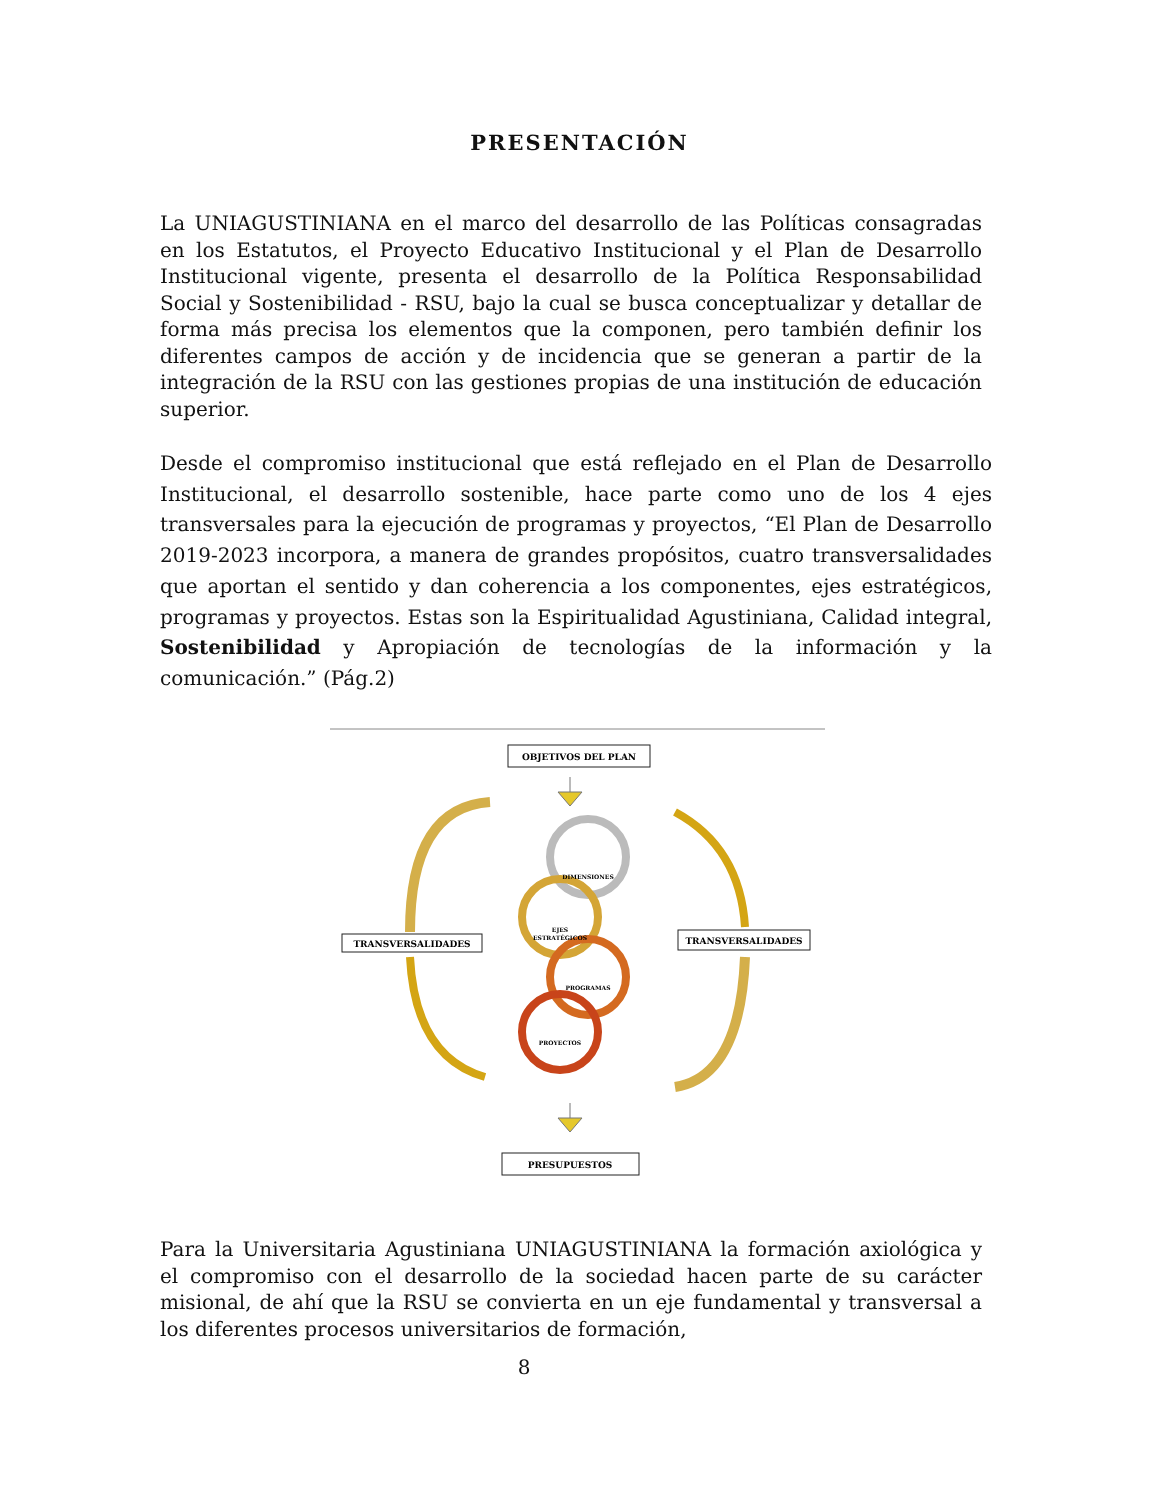PRESENTACIÓN
La UNIAGUSTINIANA en el marco del desarrollo de las Políticas consagradas en los Estatutos, el Proyecto Educativo Institucional y el Plan de Desarrollo Institucional vigente, presenta el desarrollo de la Política Responsabilidad Social y Sostenibilidad - RSU, bajo la cual se busca conceptualizar y detallar de forma más precisa los elementos que la componen, pero también definir los diferentes campos de acción y de incidencia que se generan a partir de la integración de la RSU con las gestiones propias de una institución de educación superior.
Desde el compromiso institucional que está reflejado en el Plan de Desarrollo Institucional, el desarrollo sostenible, hace parte como uno de los 4 ejes transversales para la ejecución de programas y proyectos, “El Plan de Desarrollo 2019-2023 incorpora, a manera de grandes propósitos, cuatro transversalidades que aportan el sentido y dan coherencia a los componentes, ejes estratégicos, programas y proyectos. Estas son la Espiritualidad Agustiniana, Calidad integral, Sostenibilidad y Apropiación de tecnologías de la información y la comunicación.” (Pág.2)
OBJETIVOS DEL PLAN
TRANSVERSALIDADES
TRANSVERSALIDADES
PRESUPUESTOS
DIMENSIONES
EJES
ESTRATÉGICOS
PROGRAMAS
PROYECTOS
Para la Universitaria Agustiniana UNIAGUSTINIANA la formación axiológica y el compromiso con el desarrollo de la sociedad hacen parte de su carácter misional, de ahí que la RSU se convierta en un eje fundamental y transversal a los diferentes procesos universitarios de formación,
8